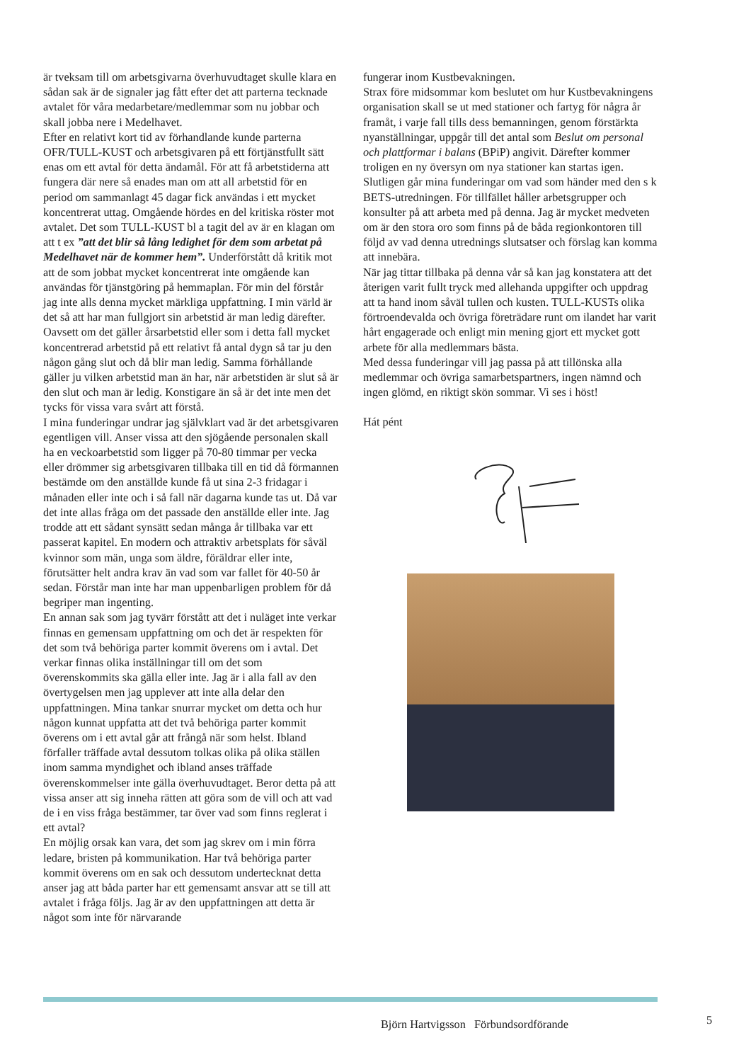är tveksam till om arbetsgivarna överhuvudtaget skulle klara en sådan sak är de signaler jag fått efter det att parterna tecknade avtalet för våra medarbetare/medlemmar som nu jobbar och skall jobba nere i Medelhavet.
Efter en relativt kort tid av förhandlande kunde parterna OFR/TULL-KUST och arbetsgivaren på ett förtjänstfullt sätt enas om ett avtal för detta ändamål. För att få arbetstiderna att fungera där nere så enades man om att all arbetstid för en period om sammanlagt 45 dagar fick användas i ett mycket koncentrerat uttag. Omgående hördes en del kritiska röster mot avtalet. Det som TULL-KUST bl a tagit del av är en klagan om att t ex ”att det blir så lång ledighet för dem som arbetat på Medelhavet när de kommer hem”. Underförstått då kritik mot att de som jobbat mycket koncentrerat inte omgående kan användas för tjänstgöring på hemmaplan. För min del förstår jag inte alls denna mycket märkliga uppfattning. I min värld är det så att har man fullgjort sin arbetstid är man ledig därefter. Oavsett om det gäller årsarbetstid eller som i detta fall mycket koncentrerad arbetstid på ett relativt få antal dygn så tar ju den någon gång slut och då blir man ledig. Samma förhållande gäller ju vilken arbetstid man än har, när arbetstiden är slut så är den slut och man är ledig. Konstigare än så är det inte men det tycks för vissa vara svårt att förstå.
I mina funderingar undrar jag självklart vad är det arbetsgivaren egentligen vill. Anser vissa att den sjögående personalen skall ha en veckoarbetstid som ligger på 70-80 timmar per vecka eller drömmer sig arbetsgivaren tillbaka till en tid då förmannen bestämde om den anställde kunde få ut sina 2-3 fridagar i månaden eller inte och i så fall när dagarna kunde tas ut. Då var det inte allas fråga om det passade den anställde eller inte. Jag trodde att ett sådant synsätt sedan många år tillbaka var ett passerat kapitel. En modern och attraktiv arbetsplats för såväl kvinnor som män, unga som äldre, föräldrar eller inte, förutsätter helt andra krav än vad som var fallet för 40-50 år sedan. Förstår man inte har man uppenbarligen problem för då begriper man ingenting.
En annan sak som jag tyvärr förstått att det i nuläget inte verkar finnas en gemensam uppfattning om och det är respekten för det som två behöriga parter kommit överens om i avtal. Det verkar finnas olika inställningar till om det som överenskommits ska gälla eller inte. Jag är i alla fall av den övertygelsen men jag upplever att inte alla delar den uppfattningen. Mina tankar snurrar mycket om detta och hur någon kunnat uppfatta att det två behöriga parter kommit överens om i ett avtal går att frångå när som helst. Ibland förfaller träffade avtal dessutom tolkas olika på olika ställen inom samma myndighet och ibland anses träffade överenskommelser inte gälla överhuvudtaget. Beror detta på att vissa anser att sig inneha rätten att göra som de vill och att vad de i en viss fråga bestämmer, tar över vad som finns reglerat i ett avtal?
En möjlig orsak kan vara, det som jag skrev om i min förra ledare, bristen på kommunikation. Har två behöriga parter kommit överens om en sak och dessutom undertecknat detta anser jag att båda parter har ett gemensamt ansvar att se till att avtalet i fråga följs. Jag är av den uppfattningen att detta är något som inte för närvarande
fungerar inom Kustbevakningen.
Strax före midsommar kom beslutet om hur Kustbevakningens organisation skall se ut med stationer och fartyg för några år framåt, i varje fall tills dess bemanningen, genom förstärkta nyanställningar, uppgår till det antal som Beslut om personal och plattformar i balans (BPiP) angivit. Därefter kommer troligen en ny översyn om nya stationer kan startas igen.
Slutligen går mina funderingar om vad som händer med den s k BETS-utredningen. För tillfället håller arbetsgrupper och konsulter på att arbeta med på denna. Jag är mycket medveten om är den stora oro som finns på de båda regionkontoren till följd av vad denna utrednings slutsatser och förslag kan komma att innebära.
När jag tittar tillbaka på denna vår så kan jag konstatera att det återigen varit fullt tryck med allehanda uppgifter och uppdrag att ta hand inom såväl tullen och kusten. TULL-KUSTs olika förtroendevalda och övriga företrädare runt om ilandet har varit hårt engagerade och enligt min mening gjort ett mycket gott arbete för alla medlemmars bästa.
Med dessa funderingar vill jag passa på att tillönska alla medlemmar och övriga samarbetspartners, ingen nämnd och ingen glömd, en riktigt skön sommar. Vi ses i höst!
Hát pént
Björn Hartvigsson Förbundsordförande
5